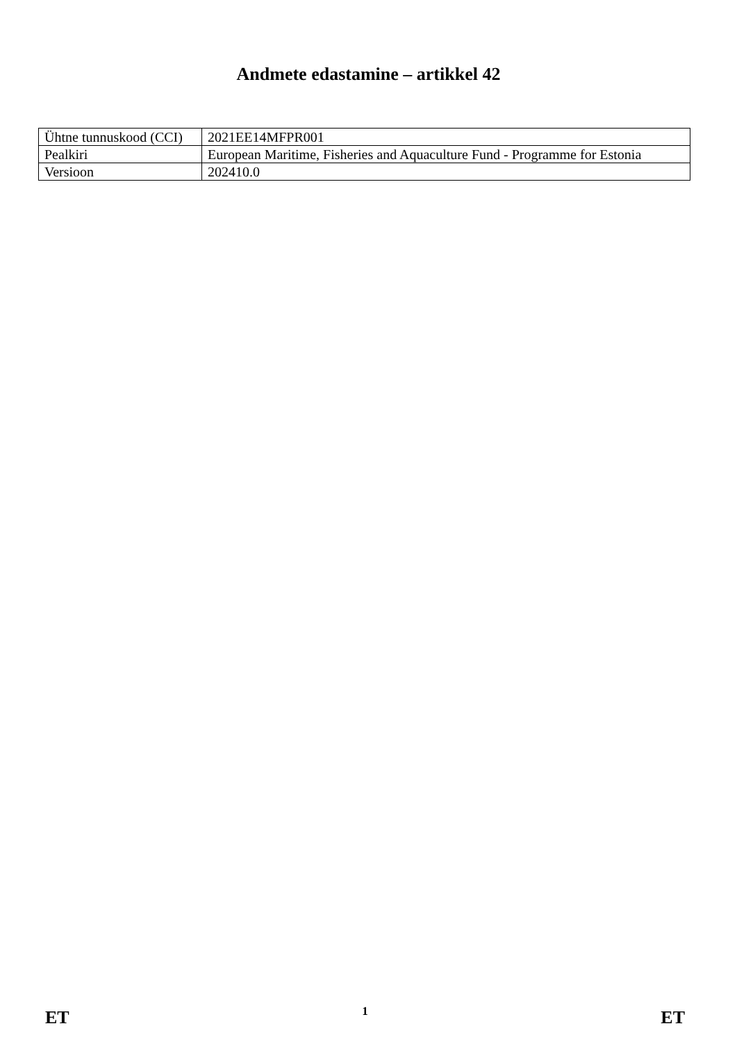Andmete edastamine – artikkel 42
| Ühtne tunnuskood (CCI) | 2021EE14MFPR001 |
| Pealkiri | European Maritime, Fisheries and Aquaculture Fund - Programme for Estonia |
| Versioon | 202410.0 |
ET 1 ET